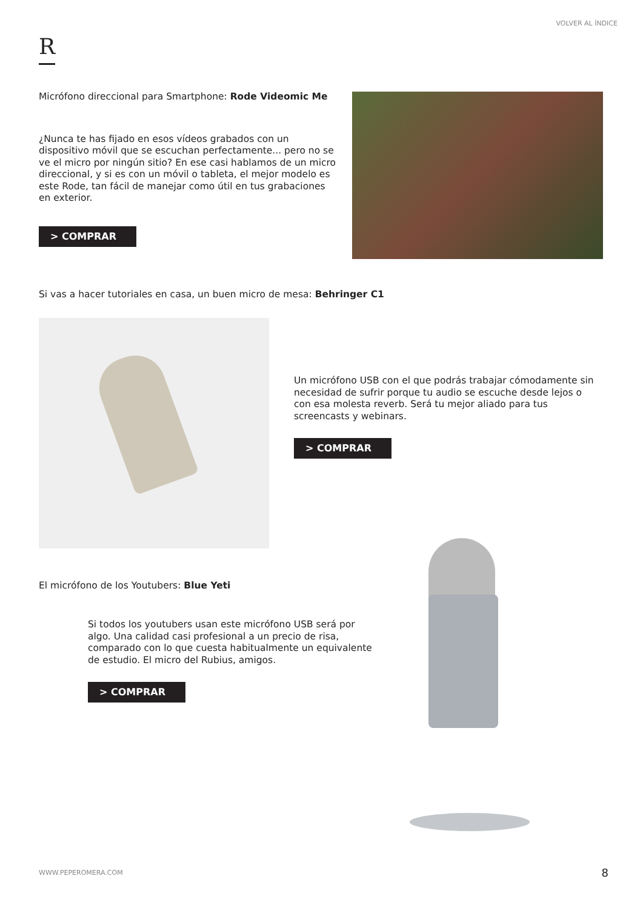VOLVER AL ÍNDICE
R
Micrófono direccional para Smartphone: Rode Videomic Me
¿Nunca te has fijado en esos vídeos grabados con un dispositivo móvil que se escuchan perfectamente... pero no se ve el micro por ningún sitio? En ese casi hablamos de un micro direccional, y si es con un móvil o tableta, el mejor modelo es este Rode, tan fácil de manejar como útil en tus grabaciones en exterior.
> COMPRAR
Si vas a hacer tutoriales en casa, un buen micro de mesa: Behringer C1
Un micrófono USB con el que podrás trabajar cómodamente sin necesidad de sufrir porque tu audio se escuche desde lejos o con esa molesta reverb. Será tu mejor aliado para tus screencasts y webinars.
> COMPRAR
El micrófono de los Youtubers: Blue Yeti
Si todos los youtubers usan este micrófono USB será por algo. Una calidad casi profesional a un precio de risa, comparado con lo que cuesta habitualmente un equivalente de estudio. El micro del Rubius, amigos.
> COMPRAR
WWW.PEPEROMERA.COM 8